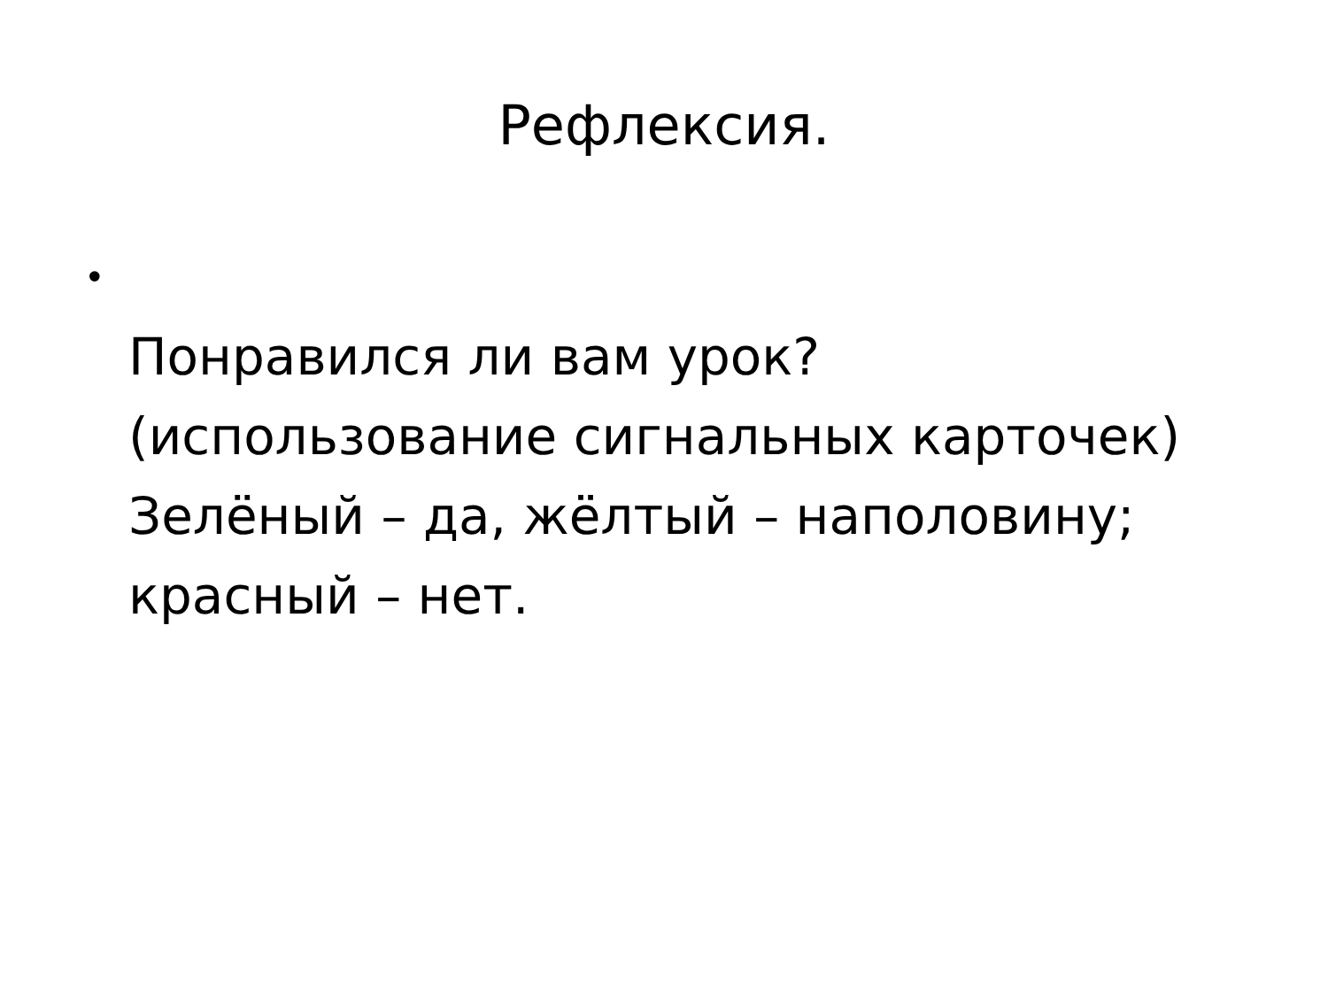Рефлексия.
•
Понравился ли вам урок?
(использование сигнальных карточек)
Зелёный – да, жёлтый – наполовину;
красный – нет.